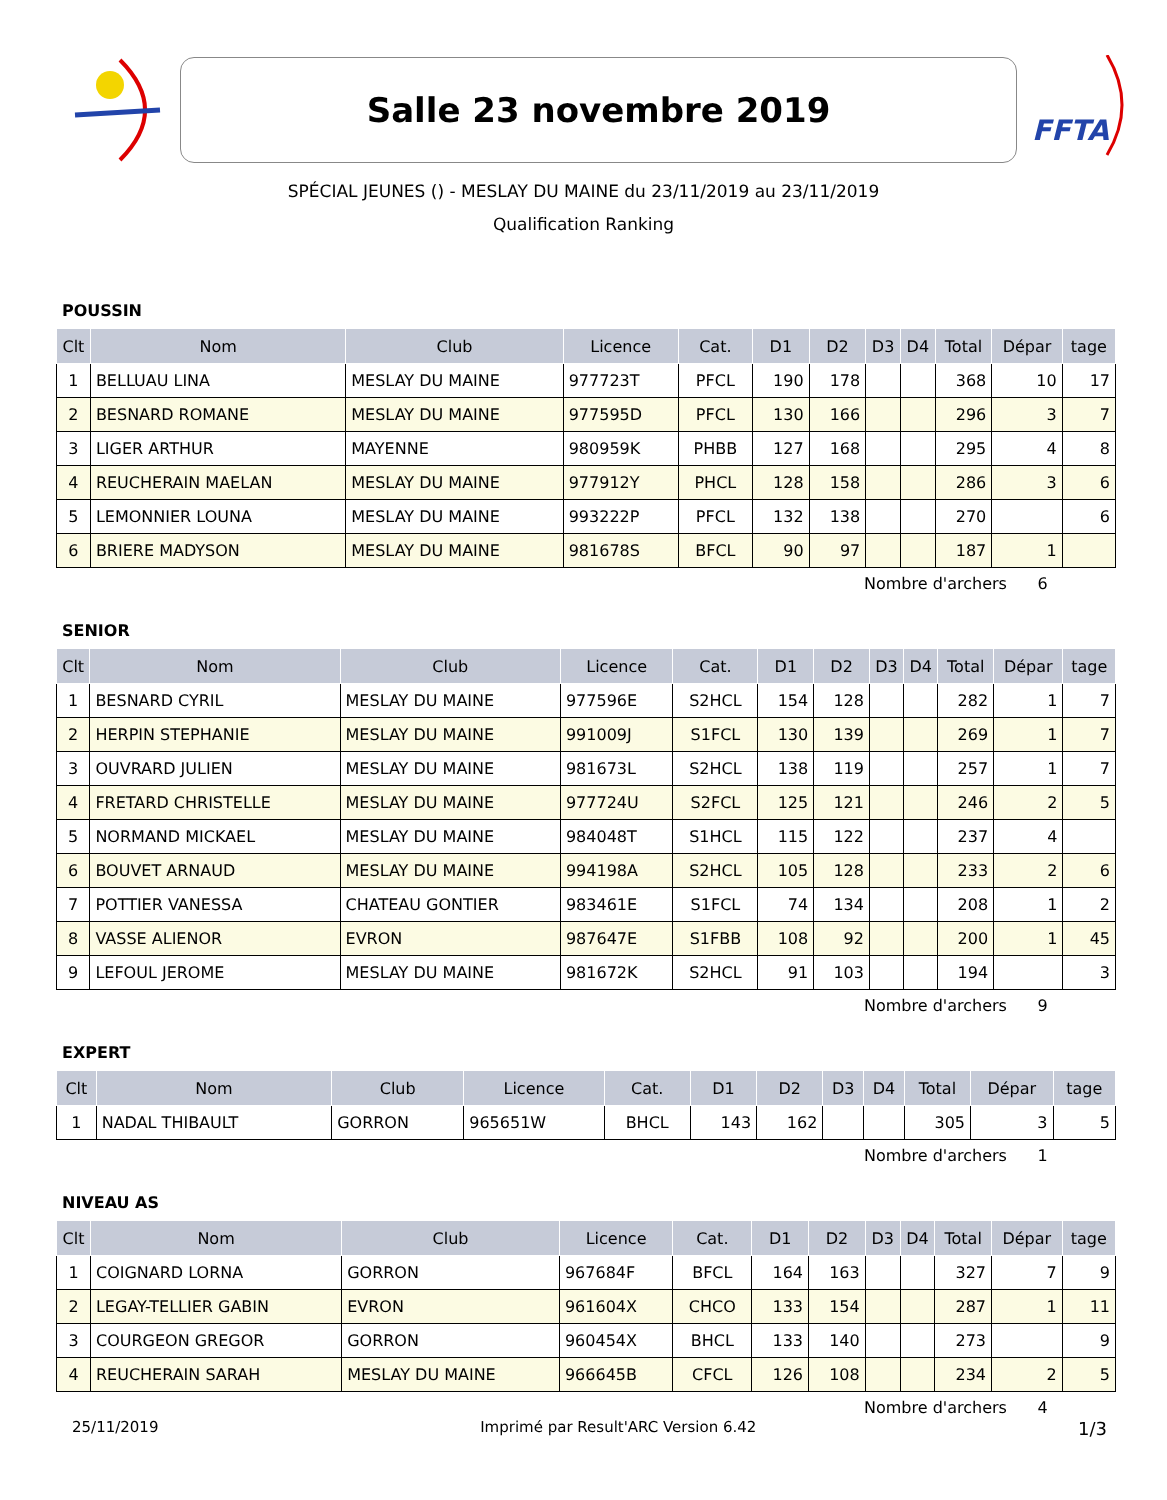Salle 23 novembre 2019
FFTA
SPÉCIAL JEUNES () - MESLAY DU MAINE du 23/11/2019 au 23/11/2019
Qualification Ranking
POUSSIN
| Clt | Nom | Club | Licence | Cat. | D1 | D2 | D3 | D4 | Total | Dépar | tage |
| --- | --- | --- | --- | --- | --- | --- | --- | --- | --- | --- | --- |
| 1 | BELLUAU LINA | MESLAY DU MAINE | 977723T | PFCL | 190 | 178 | | | 368 | 10 | 17 |
| 2 | BESNARD ROMANE | MESLAY DU MAINE | 977595D | PFCL | 130 | 166 | | | 296 | 3 | 7 |
| 3 | LIGER ARTHUR | MAYENNE | 980959K | PHBB | 127 | 168 | | | 295 | 4 | 8 |
| 4 | REUCHERAIN MAELAN | MESLAY DU MAINE | 977912Y | PHCL | 128 | 158 | | | 286 | 3 | 6 |
| 5 | LEMONNIER LOUNA | MESLAY DU MAINE | 993222P | PFCL | 132 | 138 | | | 270 | | 6 |
| 6 | BRIERE MADYSON | MESLAY DU MAINE | 981678S | BFCL | 90 | 97 | | | 187 | 1 | |
Nombre d'archers 6
SENIOR
| Clt | Nom | Club | Licence | Cat. | D1 | D2 | D3 | D4 | Total | Dépar | tage |
| --- | --- | --- | --- | --- | --- | --- | --- | --- | --- | --- | --- |
| 1 | BESNARD CYRIL | MESLAY DU MAINE | 977596E | S2HCL | 154 | 128 | | | 282 | 1 | 7 |
| 2 | HERPIN STEPHANIE | MESLAY DU MAINE | 991009J | S1FCL | 130 | 139 | | | 269 | 1 | 7 |
| 3 | OUVRARD JULIEN | MESLAY DU MAINE | 981673L | S2HCL | 138 | 119 | | | 257 | 1 | 7 |
| 4 | FRETARD CHRISTELLE | MESLAY DU MAINE | 977724U | S2FCL | 125 | 121 | | | 246 | 2 | 5 |
| 5 | NORMAND MICKAEL | MESLAY DU MAINE | 984048T | S1HCL | 115 | 122 | | | 237 | 4 | |
| 6 | BOUVET ARNAUD | MESLAY DU MAINE | 994198A | S2HCL | 105 | 128 | | | 233 | 2 | 6 |
| 7 | POTTIER VANESSA | CHATEAU GONTIER | 983461E | S1FCL | 74 | 134 | | | 208 | 1 | 2 |
| 8 | VASSE ALIENOR | EVRON | 987647E | S1FBB | 108 | 92 | | | 200 | 1 | 45 |
| 9 | LEFOUL JEROME | MESLAY DU MAINE | 981672K | S2HCL | 91 | 103 | | | 194 | | 3 |
Nombre d'archers 9
EXPERT
| Clt | Nom | Club | Licence | Cat. | D1 | D2 | D3 | D4 | Total | Dépar | tage |
| --- | --- | --- | --- | --- | --- | --- | --- | --- | --- | --- | --- |
| 1 | NADAL THIBAULT | GORRON | 965651W | BHCL | 143 | 162 | | | 305 | 3 | 5 |
Nombre d'archers 1
NIVEAU AS
| Clt | Nom | Club | Licence | Cat. | D1 | D2 | D3 | D4 | Total | Dépar | tage |
| --- | --- | --- | --- | --- | --- | --- | --- | --- | --- | --- | --- |
| 1 | COIGNARD LORNA | GORRON | 967684F | BFCL | 164 | 163 | | | 327 | 7 | 9 |
| 2 | LEGAY-TELLIER GABIN | EVRON | 961604X | CHCO | 133 | 154 | | | 287 | 1 | 11 |
| 3 | COURGEON GREGOR | GORRON | 960454X | BHCL | 133 | 140 | | | 273 | | 9 |
| 4 | REUCHERAIN SARAH | MESLAY DU MAINE | 966645B | CFCL | 126 | 108 | | | 234 | 2 | 5 |
Nombre d'archers 4
25/11/2019 Imprimé par Result'ARC Version 6.42 1/3